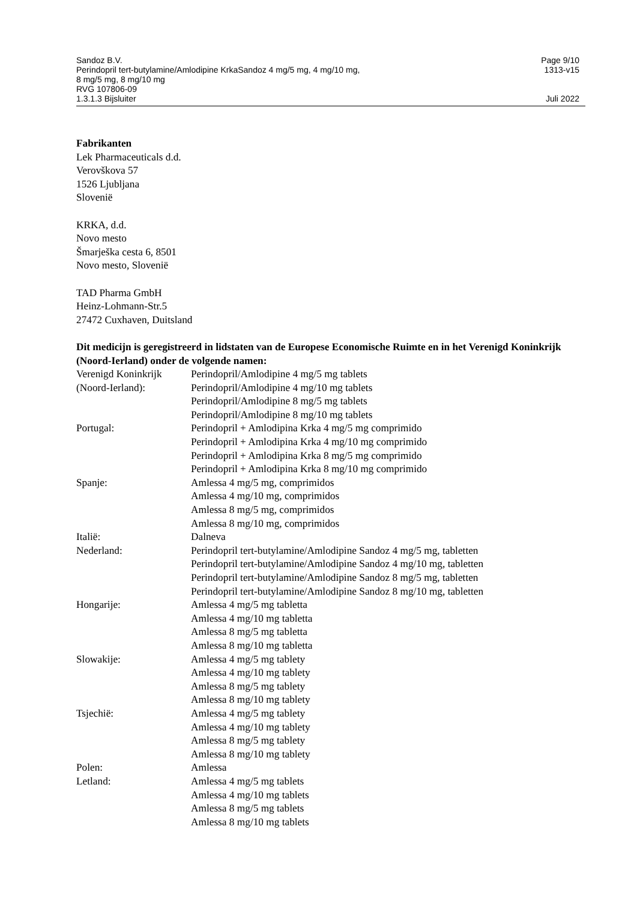Sandoz B.V.
Perindopril tert-butylamine/Amlodipine KrkaSandoz 4 mg/5 mg, 4 mg/10 mg,
8 mg/5 mg, 8 mg/10 mg
RVG 107806-09
1.3.1.3 Bijsluiter
Page 9/10
1313-v15
Juli 2022
Fabrikanten
Lek Pharmaceuticals d.d.
Verovškova 57
1526 Ljubljana
Slovenië
KRKA, d.d.
Novo mesto
Šmarješka cesta 6, 8501
Novo mesto, Slovenië
TAD Pharma GmbH
Heinz-Lohmann-Str.5
27472 Cuxhaven, Duitsland
Dit medicijn is geregistreerd in lidstaten van de Europese Economische Ruimte en in het Verenigd Koninkrijk (Noord-Ierland) onder de volgende namen:
| Verenigd Koninkrijk (Noord-Ierland): | Perindopril/Amlodipine 4 mg/5 mg tablets Perindopril/Amlodipine 4 mg/10 mg tablets Perindopril/Amlodipine 8 mg/5 mg tablets Perindopril/Amlodipine 8 mg/10 mg tablets |
| Portugal: | Perindopril + Amlodipina Krka 4 mg/5 mg comprimido Perindopril + Amlodipina Krka 4 mg/10 mg comprimido Perindopril + Amlodipina Krka 8 mg/5 mg comprimido Perindopril + Amlodipina Krka 8 mg/10 mg comprimido |
| Spanje: | Amlessa 4 mg/5 mg, comprimidos Amlessa 4 mg/10 mg, comprimidos Amlessa 8 mg/5 mg, comprimidos Amlessa 8 mg/10 mg, comprimidos |
| Italië: | Dalneva |
| Nederland: | Perindopril tert-butylamine/Amlodipine Sandoz 4 mg/5 mg, tabletten Perindopril tert-butylamine/Amlodipine Sandoz 4 mg/10 mg, tabletten Perindopril tert-butylamine/Amlodipine Sandoz 8 mg/5 mg, tabletten Perindopril tert-butylamine/Amlodipine Sandoz 8 mg/10 mg, tabletten |
| Hongarije: | Amlessa 4 mg/5 mg tabletta Amlessa 4 mg/10 mg tabletta Amlessa 8 mg/5 mg tabletta Amlessa 8 mg/10 mg tabletta |
| Slowakije: | Amlessa 4 mg/5 mg tablety Amlessa 4 mg/10 mg tablety Amlessa 8 mg/5 mg tablety Amlessa 8 mg/10 mg tablety |
| Tsjechië: | Amlessa 4 mg/5 mg tablety Amlessa 4 mg/10 mg tablety Amlessa 8 mg/5 mg tablety Amlessa 8 mg/10 mg tablety |
| Polen: | Amlessa |
| Letland: | Amlessa 4 mg/5 mg tablets Amlessa 4 mg/10 mg tablets Amlessa 8 mg/5 mg tablets Amlessa 8 mg/10 mg tablets |